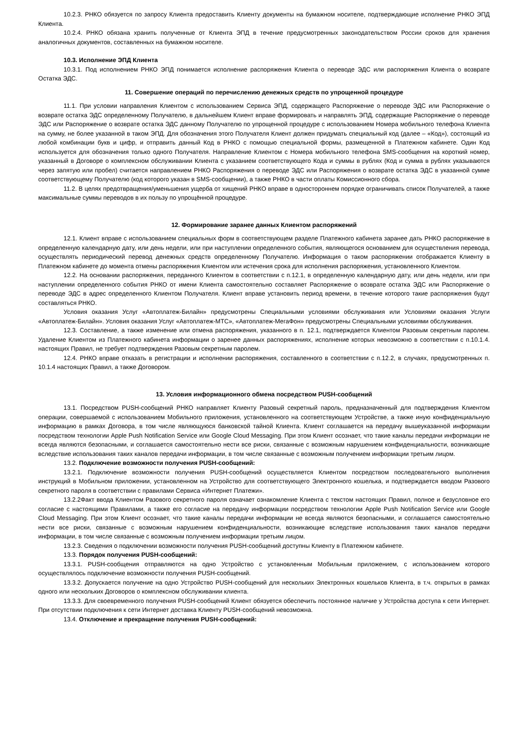10.2.3. РНКО обязуется по запросу Клиента предоставить Клиенту документы на бумажном носителе, подтверждающие исполнение РНКО ЭПД Клиента.
10.2.4. РНКО обязана хранить полученные от Клиента ЭПД в течение предусмотренных законодательством России сроков для хранения аналогичных документов, составленных на бумажном носителе.
10.3. Исполнение ЭПД Клиента
10.3.1. Под исполнением РНКО ЭПД понимается исполнение распоряжения Клиента о переводе ЭДС или распоряжения Клиента о возврате Остатка ЭДС.
11. Совершение операций по перечислению денежных средств по упрощенной процедуре
11.1. При условии направления Клиентом с использованием Сервиса ЭПД, содержащего Распоряжение о переводе ЭДС или Распоряжение о возврате остатка ЭДС определенному Получателю, в дальнейшем Клиент вправе формировать и направлять ЭПД, содержащие Распоряжение о переводе ЭДС или Распоряжение о возврате остатка ЭДС данному Получателю по упрощенной процедуре с использованием Номера мобильного телефона Клиента на сумму, не более указанной в таком ЭПД. Для обозначения этого Получателя Клиент должен придумать специальный код (далее – «Код»), состоящий из любой комбинации букв и цифр, и отправить данный Код в РНКО с помощью специальной формы, размещенной в Платежном кабинете. Один Код используется для обозначения только одного Получателя. Направление Клиентом с Номера мобильного телефона SMS-сообщения на короткий номер, указанный в Договоре о комплексном обслуживании Клиента с указанием соответствующего Кода и суммы в рублях (Код и сумма в рублях указываются через запятую или пробел) считается направлением РНКО Распоряжения о переводе ЭДС или Распоряжения о возврате остатка ЭДС в указанной сумме соответствующему Получателю (код которого указан в SMS-сообщении), а также РНКО в части оплаты Комиссионного сбора.
11.2. В целях предотвращения/уменьшения ущерба от хищений РНКО вправе в одностороннем порядке ограничивать список Получателей, а также максимальные суммы переводов в их пользу по упрощённой процедуре.
12. Формирование заранее данных Клиентом распоряжений
12.1. Клиент вправе с использованием специальных форм в соответствующем разделе Платежного кабинета заранее дать РНКО распоряжение в определенную календарную дату, или день недели, или при наступлении определенного события, являющегося основанием для осуществления перевода, осуществлять периодический перевод денежных средств определенному Получателю. Информация о таком распоряжении отображается Клиенту в Платежном кабинете до момента отмены распоряжения Клиентом или истечения срока для исполнения распоряжения, установленного Клиентом.
12.2. На основании распоряжения, переданного Клиентом в соответствии с п.12.1, в определенную календарную дату, или день недели, или при наступлении определенного события РНКО от имени Клиента самостоятельно составляет Распоряжение о возврате остатка ЭДС или Распоряжение о переводе ЭДС в адрес определенного Клиентом Получателя. Клиент вправе установить период времени, в течение которого такие распоряжения будут составляться РНКО.
Условия оказания Услуг «Автоплатеж-Билайн» предусмотрены Специальными условиями обслуживания или Условиями оказания Услуги «Автоплатеж-Билайн». Условия оказания Услуг «Автоплатеж-МТС», «Автоплатеж-МегаФон» предусмотрены Специальными условиями обслуживания.
12.3. Составление, а также изменение или отмена распоряжения, указанного в п. 12.1, подтверждается Клиентом Разовым секретным паролем. Удаление Клиентом из Платежного кабинета информации о заренее данных распоряжениях, исполнение которых невозможно в соответствии с п.10.1.4. настоящих Правил, не требует подтверждения Разовым секретным паролем.
12.4. РНКО вправе отказать в регистрации и исполнении распоряжения, составленного в соответствии с п.12.2, в случаях, предусмотренных п. 10.1.4 настоящих Правил, а также Договором.
13. Условия информационного обмена посредством PUSH-сообщений
13.1. Посредством PUSH-сообщений РНКО направляет Клиенту Разовый секретный пароль, предназначенный для подтверждения Клиентом операции, совершаемой с использованием Мобильного приложения, установленного на соответствующем Устройстве, а также иную конфиденциальную информацию в рамках Договора, в том числе являющуюся банковской тайной Клиента. Клиент соглашается на передачу вышеуказанной информации посредством технологии Apple Push Notification Service или Google Cloud Messaging. При этом Клиент осознает, что такие каналы передачи информации не всегда являются безопасными, и соглашается самостоятельно нести все риски, связанные с возможным нарушением конфиденциальности, возникающие вследствие использования таких каналов передачи информации, в том числе связанные с возможным получением информации третьим лицом.
13.2. Подключение возможности получения PUSH-сообщений:
13.2.1. Подключение возможности получения PUSH-сообщений осуществляется Клиентом посредством последовательного выполнения инструкций в Мобильном приложении, установленном на Устройство для соответствующего Электронного кошелька, и подтверждается вводом Разового секретного пароля в соответствии с правилами Сервиса «Интернет Платежи».
13.2.2Факт ввода Клиентом Разового секретного пароля означает ознакомление Клиента с текстом настоящих Правил, полное и безусловное его согласие с настоящими Правилами, а также его согласие на передачу информации посредством технологии Apple Push Notification Service или Google Cloud Messaging. При этом Клиент осознает, что такие каналы передачи информации не всегда являются безопасными, и соглашается самостоятельно нести все риски, связанные с возможным нарушением конфиденциальности, возникающие вследствие использования таких каналов передачи информации, в том числе связанные с возможным получением информации третьим лицом.
13.2.3. Сведения о подключении возможности получения PUSH-сообщений доступны Клиенту в Платежном кабинете.
13.3. Порядок получения PUSH-сообщений:
13.3.1. PUSH-сообщения отправляются на одно Устройство с установленным Мобильным приложением, с использованием которого осуществлялось подключение возможности получения PUSH-сообщений.
13.3.2. Допускается получение на одно Устройство PUSH-сообщений для нескольких Электронных кошельков Клиента, в т.ч. открытых в рамках одного или нескольких Договоров о комплексном обслуживании клиента.
13.3.3. Для своевременного получения PUSH-сообщений Клиент обязуется обеспечить постоянное наличие у Устройства доступа к сети Интернет. При отсутствии подключения к сети Интернет доставка Клиенту PUSH-сообщений невозможна.
13.4. Отключение и прекращение получения PUSH-сообщений: